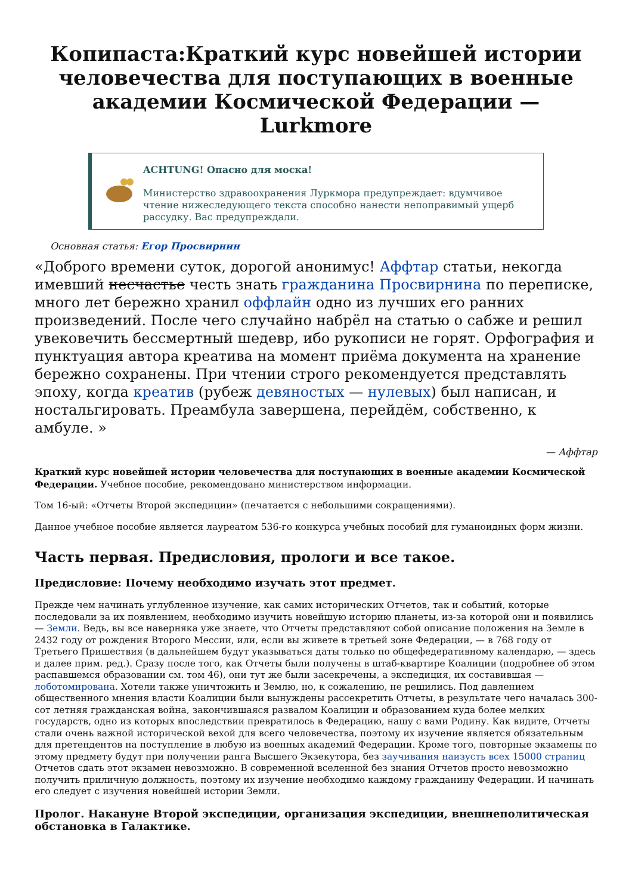Копипаста:Краткий курс новейшей истории человечества для поступающих в военные академии Космической Федерации — Lurkmore
ACHTUNG! Опасно для моска!
Министерство здравоохранения Луркмора предупреждает: вдумчивое чтение нижеследующего текста способно нанести непоправимый ущерб рассудку. Вас предупреждали.
Основная статья: Егор Просвирнин
«Доброго времени суток, дорогой анонимус! Аффтар статьи, некогда имевший несчастье честь знать гражданина Просвирнина по переписке, много лет бережно хранил оффлайн одно из лучших его ранних произведений. После чего случайно набрёл на статью о сабже и решил увековечить бессмертный шедевр, ибо рукописи не горят. Орфография и пунктуация автора креатива на момент приёма документа на хранение бережно сохранены. При чтении строго рекомендуется представлять эпоху, когда креатив (рубеж девяностых — нулевых) был написан, и ностальгировать. Преамбула завершена, перейдём, собственно, к амбуле. »
— Аффтар
Краткий курс новейшей истории человечества для поступающих в военные академии Космической Федерации. Учебное пособие, рекомендовано министерством информации.
Том 16-ый: «Отчеты Второй экспедиции» (печатается с небольшими сокращениями).
Данное учебное пособие является лауреатом 536-го конкурса учебных пособий для гуманоидных форм жизни.
Часть первая. Предисловия, прологи и все такое.
Предисловие: Почему необходимо изучать этот предмет.
Прежде чем начинать углубленное изучение, как самих исторических Отчетов, так и событий, которые последовали за их появлением, необходимо изучить новейшую историю планеты, из-за которой они и появились — Земли. Ведь, вы все наверняка уже знаете, что Отчеты представляют собой описание положения на Земле в 2432 году от рождения Второго Мессии, или, если вы живете в третьей зоне Федерации, — в 768 году от Третьего Пришествия (в дальнейшем будут указываться даты только по общефедеративному календарю, — здесь и далее прим. ред.). Сразу после того, как Отчеты были получены в штаб-квартире Коалиции (подробнее об этом распавшемся образовании см. том 46), они тут же были засекречены, а экспедиция, их составившая — лоботомирована. Хотели также уничтожить и Землю, но, к сожалению, не решились. Под давлением общественного мнения власти Коалиции были вынуждены рассекретить Отчеты, в результате чего началась 300-сот летняя гражданская война, закончившаяся развалом Коалиции и образованием куда более мелких государств, одно из которых впоследствии превратилось в Федерацию, нашу с вами Родину. Как видите, Отчеты стали очень важной исторической вехой для всего человечества, поэтому их изучение является обязательным для претендентов на поступление в любую из военных академий Федерации. Кроме того, повторные экзамены по этому предмету будут при получении ранга Высшего Экзекутора, без заучивания наизусть всех 15000 страниц Отчетов сдать этот экзамен невозможно. В современной вселенной без знания Отчетов просто невозможно получить приличную должность, поэтому их изучение необходимо каждому гражданину Федерации. И начинать его следует с изучения новейшей истории Земли.
Пролог. Накануне Второй экспедиции, организация экспедиции, внешнеполитическая обстановка в Галактике.